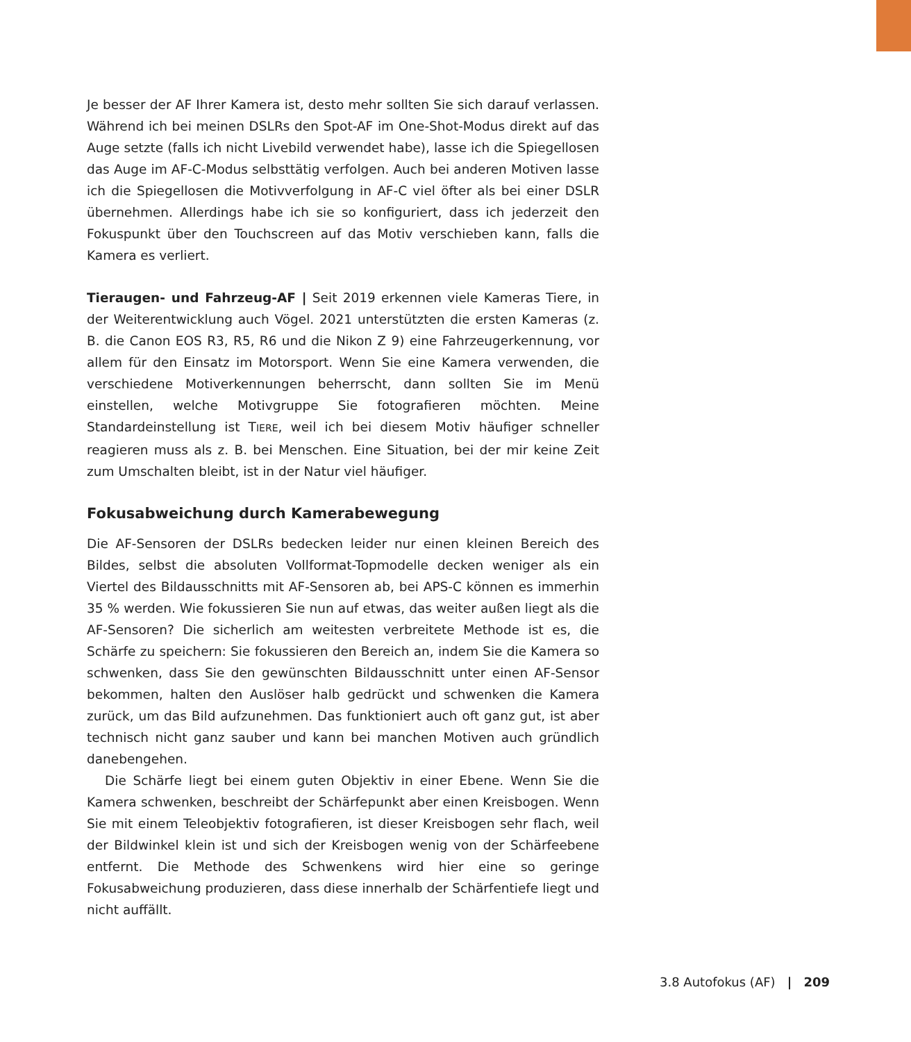Je besser der AF Ihrer Kamera ist, desto mehr sollten Sie sich darauf verlassen. Während ich bei meinen DSLRs den Spot-AF im One-Shot-Modus direkt auf das Auge setzte (falls ich nicht Livebild verwendet habe), lasse ich die Spiegellosen das Auge im AF-C-Modus selbsttätig verfolgen. Auch bei anderen Motiven lasse ich die Spiegellosen die Motivverfolgung in AF-C viel öfter als bei einer DSLR übernehmen. Allerdings habe ich sie so konfiguriert, dass ich jederzeit den Fokuspunkt über den Touchscreen auf das Motiv verschieben kann, falls die Kamera es verliert.
Tieraugen- und Fahrzeug-AF | Seit 2019 erkennen viele Kameras Tiere, in der Weiterentwicklung auch Vögel. 2021 unterstützten die ersten Kameras (z. B. die Canon EOS R3, R5, R6 und die Nikon Z 9) eine Fahrzeugerkennung, vor allem für den Einsatz im Motorsport. Wenn Sie eine Kamera verwenden, die verschiedene Motiverkennungen beherrscht, dann sollten Sie im Menü einstellen, welche Motivgruppe Sie fotografieren möchten. Meine Standardeinstellung ist TIERE, weil ich bei diesem Motiv häufiger schneller reagieren muss als z. B. bei Menschen. Eine Situation, bei der mir keine Zeit zum Umschalten bleibt, ist in der Natur viel häufiger.
Fokusabweichung durch Kamerabewegung
Die AF-Sensoren der DSLRs bedecken leider nur einen kleinen Bereich des Bildes, selbst die absoluten Vollformat-Topmodelle decken weniger als ein Viertel des Bildausschnitts mit AF-Sensoren ab, bei APS-C können es immerhin 35 % werden. Wie fokussieren Sie nun auf etwas, das weiter außen liegt als die AF-Sensoren? Die sicherlich am weitesten verbreitete Methode ist es, die Schärfe zu speichern: Sie fokussieren den Bereich an, indem Sie die Kamera so schwenken, dass Sie den gewünschten Bildausschnitt unter einen AF-Sensor bekommen, halten den Auslöser halb gedrückt und schwenken die Kamera zurück, um das Bild aufzunehmen. Das funktioniert auch oft ganz gut, ist aber technisch nicht ganz sauber und kann bei manchen Motiven auch gründlich danebengehen.
Die Schärfe liegt bei einem guten Objektiv in einer Ebene. Wenn Sie die Kamera schwenken, beschreibt der Schärfepunkt aber einen Kreisbogen. Wenn Sie mit einem Teleobjektiv fotografieren, ist dieser Kreisbogen sehr flach, weil der Bildwinkel klein ist und sich der Kreisbogen wenig von der Schärfeebene entfernt. Die Methode des Schwenkens wird hier eine so geringe Fokusabweichung produzieren, dass diese innerhalb der Schärfentiefe liegt und nicht auffällt.
3.8 Autofokus (AF) | 209